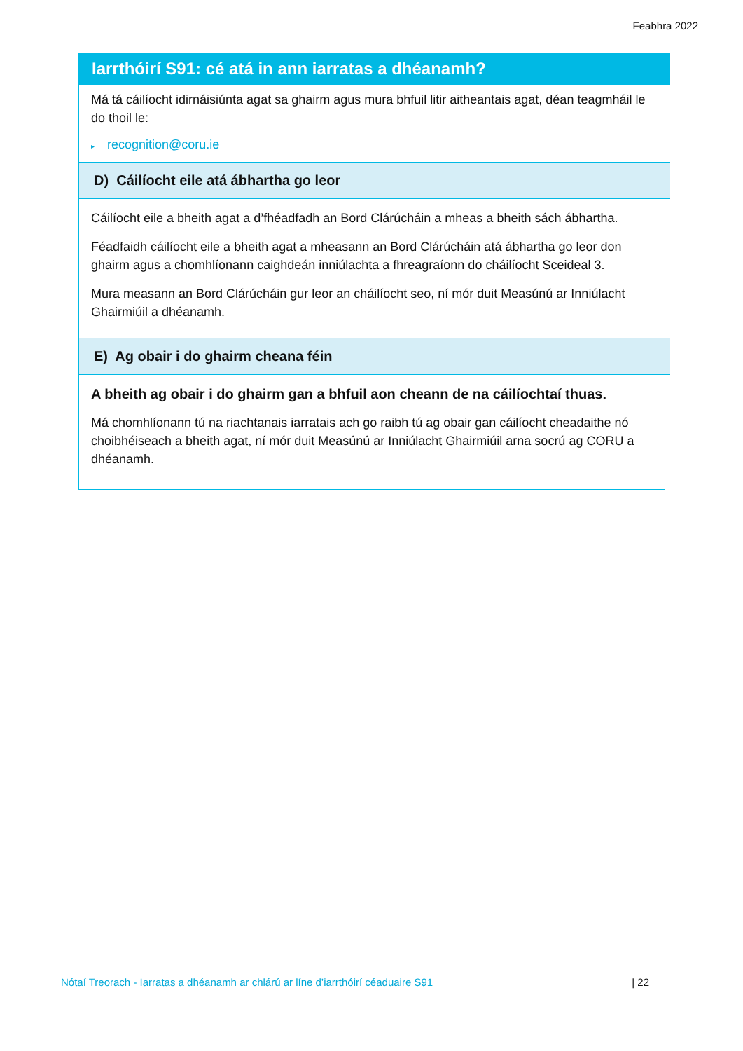Feabhra 2022
Iarrthóirí S91: cé atá in ann iarratas a dhéanamh?
Má tá cáilíocht idirnáisiúnta agat sa ghairm agus mura bhfuil litir aitheantais agat, déan teagmháil le do thoil le:
▸ recognition@coru.ie
D) Cáilíocht eile atá ábhartha go leor
Cáilíocht eile a bheith agat a d’fhéadfadh an Bord Clárúcháin a mheas a bheith sách ábhartha.
Féadfaidh cáilíocht eile a bheith agat a mheasann an Bord Clárúcháin atá ábhartha go leor don ghairm agus a chomhlíonann caighdeán inniúlachta a fhreagraíonn do cháilíocht Sceideal 3.
Mura measann an Bord Clárúcháin gur leor an cháilíocht seo, ní mór duit Measúnú ar Inniúlacht Ghairmiúil a dhéanamh.
E) Ag obair i do ghairm cheana féin
A bheith ag obair i do ghairm gan a bhfuil aon cheann de na cáilíochtaí thuas.
Má chomhlíonann tú na riachtanais iarratais ach go raibh tú ag obair gan cáilíocht cheadaithe nó choibhéiseach a bheith agat, ní mór duit Measúnú ar Inniúlacht Ghairmiúil arna socrú ag CORU a dhéanamh.
Nótaí Treorach - Iarratas a dhéanamh ar chlárú ar líne d’iarrthóirí céaduaire S91 | 22